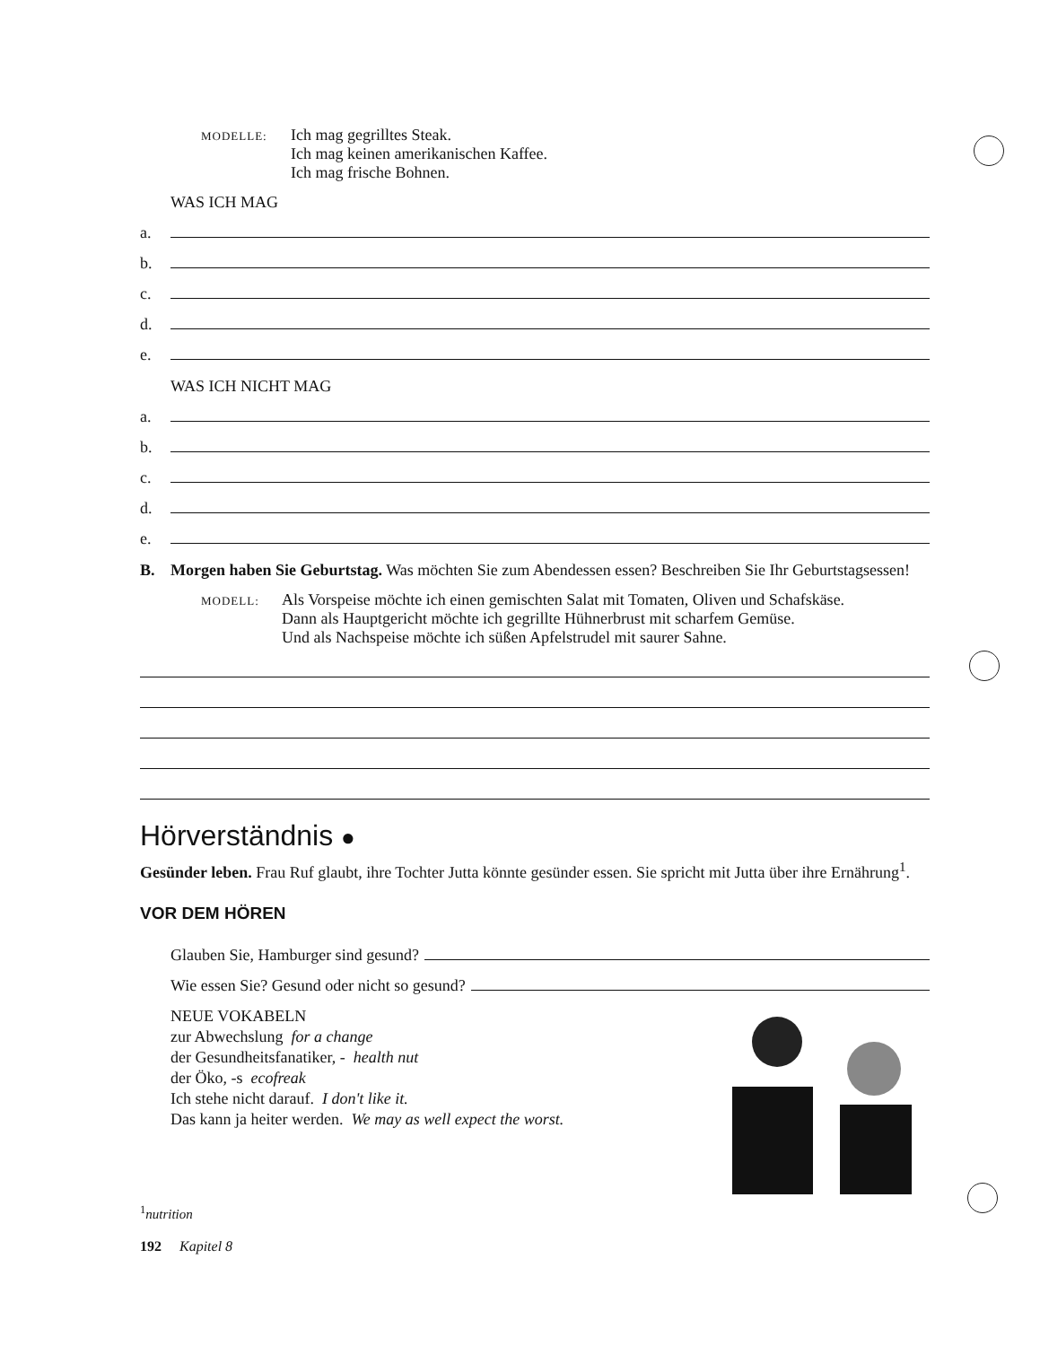MODELLE:
Ich mag gegrilltes Steak.
Ich mag keinen amerikanischen Kaffee.
Ich mag frische Bohnen.
WAS ICH MAG
a.
b.
c.
d.
e.
WAS ICH NICHT MAG
a.
b.
c.
d.
e.
B. Morgen haben Sie Geburtstag. Was möchten Sie zum Abendessen essen? Beschreiben Sie Ihr Geburtstagsessen!
MODELL:
Als Vorspeise möchte ich einen gemischten Salat mit Tomaten, Oliven und Schafskäse.
Dann als Hauptgericht möchte ich gegrillte Hühnerbrust mit scharfem Gemüse.
Und als Nachspeise möchte ich süßen Apfelstrudel mit saurer Sahne.
Hörverständnis ●
Gesünder leben. Frau Ruf glaubt, ihre Tochter Jutta könnte gesünder essen. Sie spricht mit Jutta über ihre Ernährung<sup>1</sup>.
VOR DEM HÖREN
Glauben Sie, Hamburger sind gesund?
Wie essen Sie? Gesund oder nicht so gesund?
NEUE VOKABELN
zur Abwechslung for a change
der Gesundheitsfanatiker, - health nut
der Öko, -s ecofreak
Ich stehe nicht darauf. I don't like it.
Das kann ja heiter werden. We may as well expect the worst.
<sup>1</sup> nutrition
192 Kapitel 8